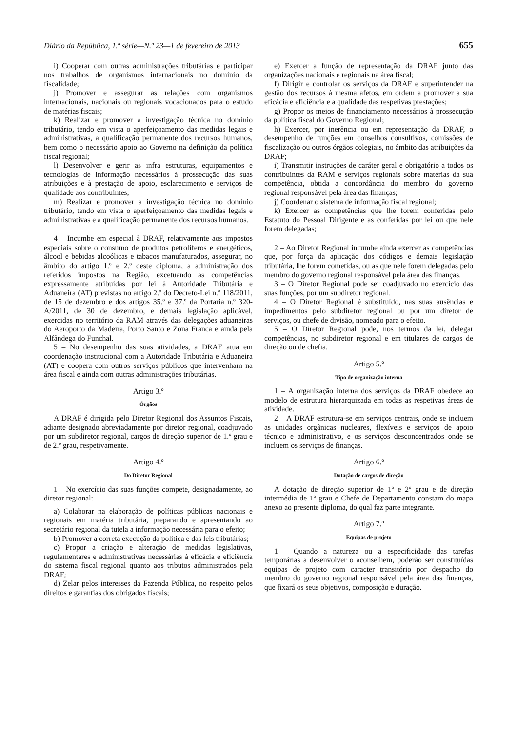Diário da República, 1.ª série—N.º 23—1 de fevereiro de 2013 655
i) Cooperar com outras administrações tributárias e participar nos trabalhos de organismos internacionais no domínio da fiscalidade;
j) Promover e assegurar as relações com organismos internacionais, nacionais ou regionais vocacionados para o estudo de matérias fiscais;
k) Realizar e promover a investigação técnica no domínio tributário, tendo em vista o aperfeiçoamento das medidas legais e administrativas, a qualificação permanente dos recursos humanos, bem como o necessário apoio ao Governo na definição da política fiscal regional;
l) Desenvolver e gerir as infra estruturas, equipamentos e tecnologias de informação necessários à prossecução das suas atribuições e à prestação de apoio, esclarecimento e serviços de qualidade aos contribuintes;
m) Realizar e promover a investigação técnica no domínio tributário, tendo em vista o aperfeiçoamento das medidas legais e administrativas e a qualificação permanente dos recursos humanos.
4 – Incumbe em especial à DRAF, relativamente aos impostos especiais sobre o consumo de produtos petrolíferos e energéticos, álcool e bebidas alcoólicas e tabacos manufaturados, assegurar, no âmbito do artigo 1.º e 2.º deste diploma, a administração dos referidos impostos na Região, excetuando as competências expressamente atribuídas por lei à Autoridade Tributária e Aduaneira (AT) previstas no artigo 2.º do Decreto-Lei n.º 118/2011, de 15 de dezembro e dos artigos 35.º e 37.º da Portaria n.º 320-A/2011, de 30 de dezembro, e demais legislação aplicável, exercidas no território da RAM através das delegações aduaneiras do Aeroporto da Madeira, Porto Santo e Zona Franca e ainda pela Alfândega do Funchal.
5 – No desempenho das suas atividades, a DRAF atua em coordenação institucional com a Autoridade Tributária e Aduaneira (AT) e coopera com outros serviços públicos que intervenham na área fiscal e ainda com outras administrações tributárias.
Artigo 3.º
Órgãos
A DRAF é dirigida pelo Diretor Regional dos Assuntos Fiscais, adiante designado abreviadamente por diretor regional, coadjuvado por um subdiretor regional, cargos de direção superior de 1.º grau e de 2.º grau, respetivamente.
Artigo 4.º
Do Diretor Regional
1 – No exercício das suas funções compete, designadamente, ao diretor regional:
a) Colaborar na elaboração de políticas públicas nacionais e regionais em matéria tributária, preparando e apresentando ao secretário regional da tutela a informação necessária para o efeito;
b) Promover a correta execução da política e das leis tributárias;
c) Propor a criação e alteração de medidas legislativas, regulamentares e administrativas necessárias à eficácia e eficiência do sistema fiscal regional quanto aos tributos administrados pela DRAF;
d) Zelar pelos interesses da Fazenda Pública, no respeito pelos direitos e garantias dos obrigados fiscais;
e) Exercer a função de representação da DRAF junto das organizações nacionais e regionais na área fiscal;
f) Dirigir e controlar os serviços da DRAF e superintender na gestão dos recursos à mesma afetos, em ordem a promover a sua eficácia e eficiência e a qualidade das respetivas prestações;
g) Propor os meios de financiamento necessários à prossecução da política fiscal do Governo Regional;
h) Exercer, por inerência ou em representação da DRAF, o desempenho de funções em conselhos consultivos, comissões de fiscalização ou outros órgãos colegiais, no âmbito das atribuições da DRAF;
i) Transmitir instruções de caráter geral e obrigatório a todos os contribuintes da RAM e serviços regionais sobre matérias da sua competência, obtida a concordância do membro do governo regional responsável pela área das finanças;
j) Coordenar o sistema de informação fiscal regional;
k) Exercer as competências que lhe forem conferidas pelo Estatuto do Pessoal Dirigente e as conferidas por lei ou que nele forem delegadas;
2 – Ao Diretor Regional incumbe ainda exercer as competências que, por força da aplicação dos códigos e demais legislação tributária, lhe forem cometidas, ou as que nele forem delegadas pelo membro do governo regional responsável pela área das finanças.
3 – O Diretor Regional pode ser coadjuvado no exercício das suas funções, por um subdiretor regional.
4 – O Diretor Regional é substituído, nas suas ausências e impedimentos pelo subdiretor regional ou por um diretor de serviços, ou chefe de divisão, nomeado para o efeito.
5 – O Diretor Regional pode, nos termos da lei, delegar competências, no subdiretor regional e em titulares de cargos de direção ou de chefia.
Artigo 5.º
Tipo de organização interna
1 – A organização interna dos serviços da DRAF obedece ao modelo de estrutura hierarquizada em todas as respetivas áreas de atividade.
2 – A DRAF estrutura-se em serviços centrais, onde se incluem as unidades orgânicas nucleares, flexíveis e serviços de apoio técnico e administrativo, e os serviços desconcentrados onde se incluem os serviços de finanças.
Artigo 6.º
Dotação de cargos de direção
A dotação de direção superior de 1º e 2º grau e de direção intermédia de 1º grau e Chefe de Departamento constam do mapa anexo ao presente diploma, do qual faz parte integrante.
Artigo 7.º
Equipas de projeto
1 – Quando a natureza ou a especificidade das tarefas temporárias a desenvolver o aconselhem, poderão ser constituídas equipas de projeto com caracter transitório por despacho do membro do governo regional responsável pela área das finanças, que fixará os seus objetivos, composição e duração.